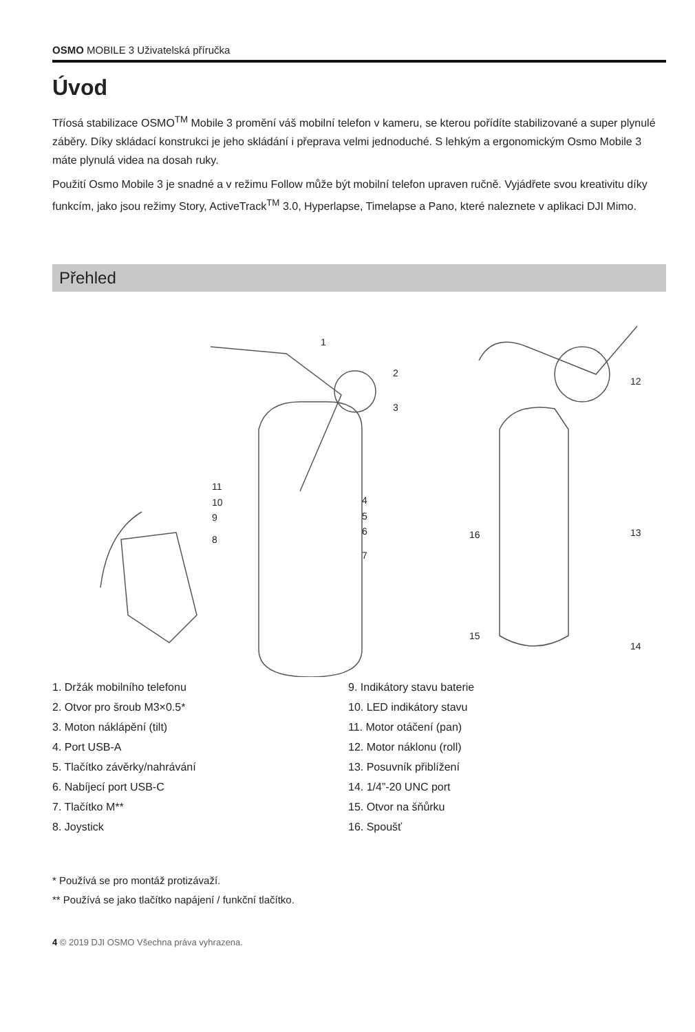OSMO MOBILE 3 Uživatelská příručka
Úvod
Tříosá stabilizace OSMO<sup>TM</sup> Mobile 3 promění váš mobilní telefon v kameru, se kterou pořídíte stabilizované a super plynulé záběry. Díky skládací konstrukci je jeho skládání i přeprava velmi jednoduché. S lehkým a ergonomickým Osmo Mobile 3 máte plynulá videa na dosah ruky.
Použití Osmo Mobile 3 je snadné a v režimu Follow může být mobilní telefon upraven ručně. Vyjádřete svou kreativitu díky funkcím, jako jsou režimy Story, ActiveTrack<sup>TM</sup> 3.0, Hyperlapse, Timelapse a Pano, které naleznete v aplikaci DJI Mimo.
Přehled
1
2
3
11
10
9
8
4
5
6
7
12
13
16
15
14
1. Držák mobilního telefonu
2. Otvor pro šroub M3×0.5*
3. Moton náklápění (tilt)
4. Port USB-A
5. Tlačítko závěrky/nahrávání
6. Nabíjecí port USB-C
7. Tlačítko M**
8. Joystick
9. Indikátory stavu baterie
10. LED indikátory stavu
11. Motor otáčení (pan)
12. Motor náklonu (roll)
13. Posuvník přiblížení
14. 1/4”-20 UNC port
15. Otvor na šňůrku
16. Spoušť
* Používá se pro montáž protizávaží.
** Používá se jako tlačítko napájení / funkční tlačítko.
4 © 2019 DJI OSMO Všechna práva vyhrazena.